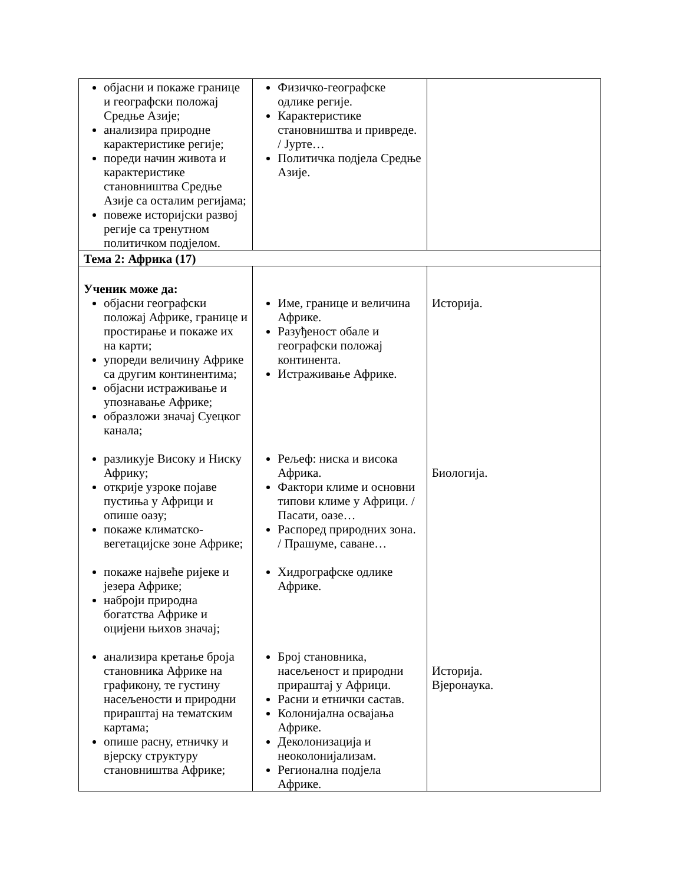| објасни и покаже границе и географски положај Средње Азије; анализира природне карактеристике регије; пореди начин живота и карактеристике становништва Средње Азије са осталим регијама; повеже историјски развој регије са тренутном политичком подјелом. | Физичко-географске одлике регије. Карактеристике становништва и привреде. / Јурте… Политичка подјела Средње Азије. | |
| Тема 2: Африка (17) | | |
| Ученик може да: објасни географски положај Африке, границе и простирање и покаже их на карти; упореди величину Африке са другим континентима; објасни истраживање и упознавање Африке; образложи значај Суецког канала; разликује Високу и Ниску Африку; открије узроке појаве пустиња у Африци и опише оазу; покаже климатско-вегетацијске зоне Африке; покаже највеће ријеке и језера Африке; наброји природна богатства Африке и оцијени њихов значај; анализира кретање броја становника Африке на графикону, те густину насељености и природни прираштај на тематским картама; опише расну, етничку и вјерску структуру становништва Африке; | Име, границе и величина Африке. Разуђеност обале и географски положај континента. Истраживање Африке. Рељеф: ниска и висока Африка. Фактори климе и основни типови климе у Африци. / Пасати, оазе… Распоред природних зона. / Прашуме, саване… Хидрографске одлике Африке. Број становника, насељеност и природни прираштај у Африци. Расни и етнички састав. Колонијална освајања Африке. Деколонизација и неоколонијализам. Регионална подјела Африке. | Историја. Биологија. Историја. Вјеронаука. |